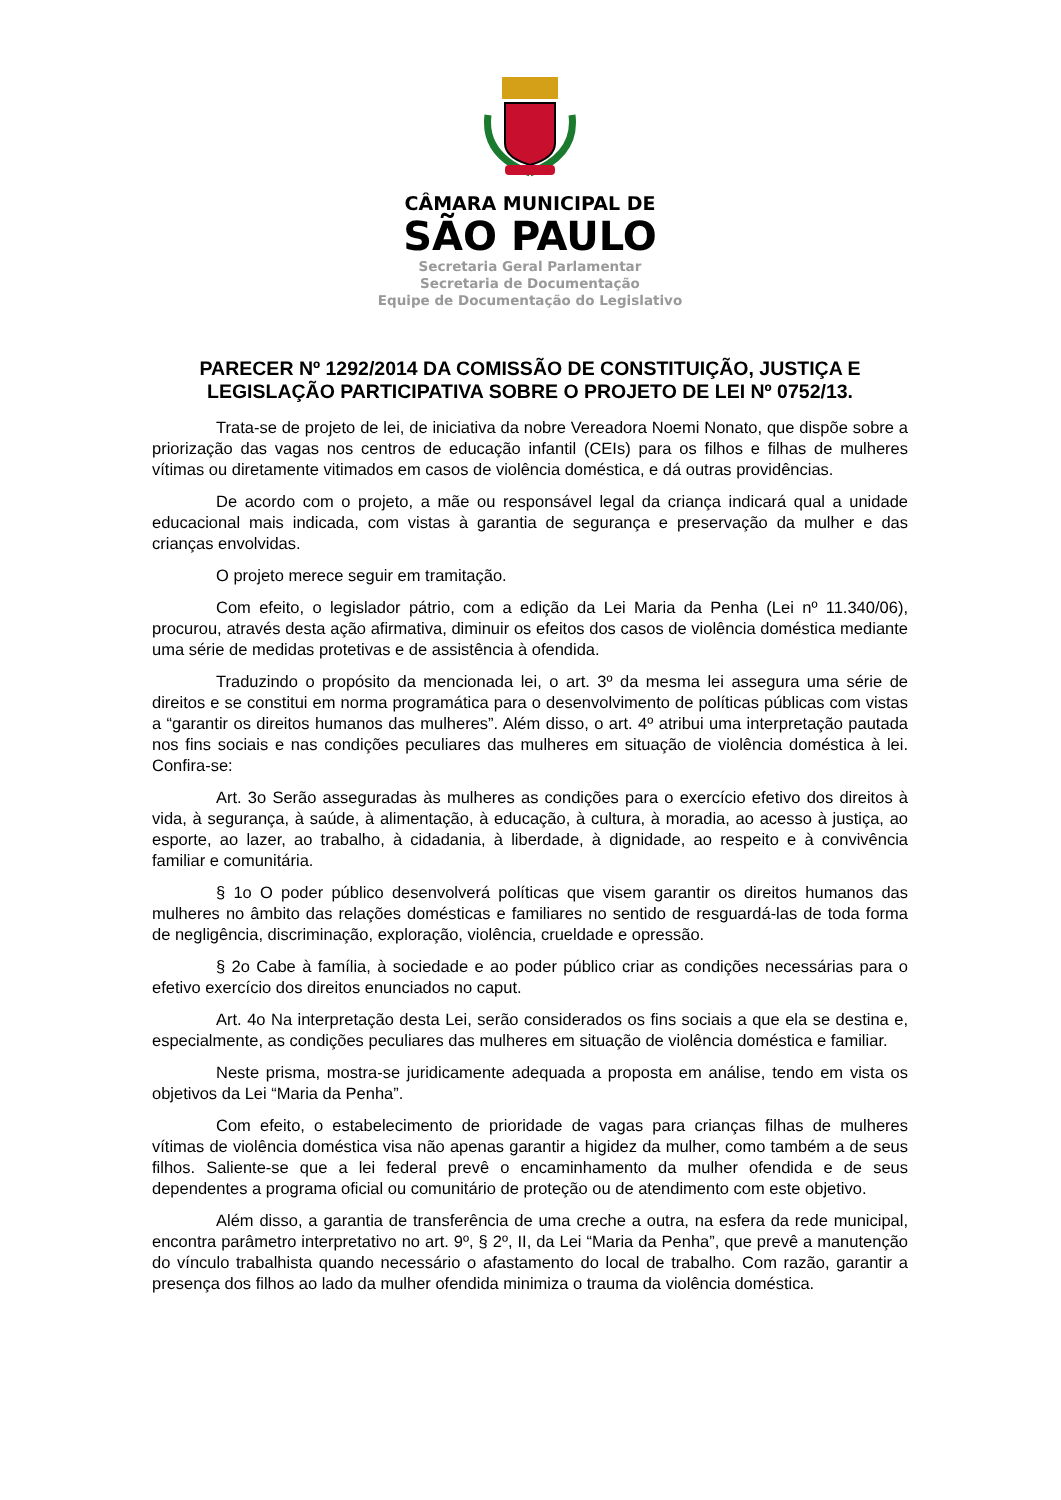CÂMARA MUNICIPAL DE
SÃO PAULO
Secretaria Geral Parlamentar
Secretaria de Documentação
Equipe de Documentação do Legislativo
PARECER Nº 1292/2014 DA COMISSÃO DE CONSTITUIÇÃO, JUSTIÇA E LEGISLAÇÃO PARTICIPATIVA SOBRE O PROJETO DE LEI Nº 0752/13.
Trata-se de projeto de lei, de iniciativa da nobre Vereadora Noemi Nonato, que dispõe sobre a priorização das vagas nos centros de educação infantil (CEIs) para os filhos e filhas de mulheres vítimas ou diretamente vitimados em casos de violência doméstica, e dá outras providências.
De acordo com o projeto, a mãe ou responsável legal da criança indicará qual a unidade educacional mais indicada, com vistas à garantia de segurança e preservação da mulher e das crianças envolvidas.
O projeto merece seguir em tramitação.
Com efeito, o legislador pátrio, com a edição da Lei Maria da Penha (Lei nº 11.340/06), procurou, através desta ação afirmativa, diminuir os efeitos dos casos de violência doméstica mediante uma série de medidas protetivas e de assistência à ofendida.
Traduzindo o propósito da mencionada lei, o art. 3º da mesma lei assegura uma série de direitos e se constitui em norma programática para o desenvolvimento de políticas públicas com vistas a “garantir os direitos humanos das mulheres”. Além disso, o art. 4º atribui uma interpretação pautada nos fins sociais e nas condições peculiares das mulheres em situação de violência doméstica à lei. Confira-se:
Art. 3o Serão asseguradas às mulheres as condições para o exercício efetivo dos direitos à vida, à segurança, à saúde, à alimentação, à educação, à cultura, à moradia, ao acesso à justiça, ao esporte, ao lazer, ao trabalho, à cidadania, à liberdade, à dignidade, ao respeito e à convivência familiar e comunitária.
§ 1o O poder público desenvolverá políticas que visem garantir os direitos humanos das mulheres no âmbito das relações domésticas e familiares no sentido de resguardá-las de toda forma de negligência, discriminação, exploração, violência, crueldade e opressão.
§ 2o Cabe à família, à sociedade e ao poder público criar as condições necessárias para o efetivo exercício dos direitos enunciados no caput.
Art. 4o Na interpretação desta Lei, serão considerados os fins sociais a que ela se destina e, especialmente, as condições peculiares das mulheres em situação de violência doméstica e familiar.
Neste prisma, mostra-se juridicamente adequada a proposta em análise, tendo em vista os objetivos da Lei “Maria da Penha”.
Com efeito, o estabelecimento de prioridade de vagas para crianças filhas de mulheres vítimas de violência doméstica visa não apenas garantir a higidez da mulher, como também a de seus filhos. Saliente-se que a lei federal prevê o encaminhamento da mulher ofendida e de seus dependentes a programa oficial ou comunitário de proteção ou de atendimento com este objetivo.
Além disso, a garantia de transferência de uma creche a outra, na esfera da rede municipal, encontra parâmetro interpretativo no art. 9º, § 2º, II, da Lei “Maria da Penha”, que prevê a manutenção do vínculo trabalhista quando necessário o afastamento do local de trabalho. Com razão, garantir a presença dos filhos ao lado da mulher ofendida minimiza o trauma da violência doméstica.